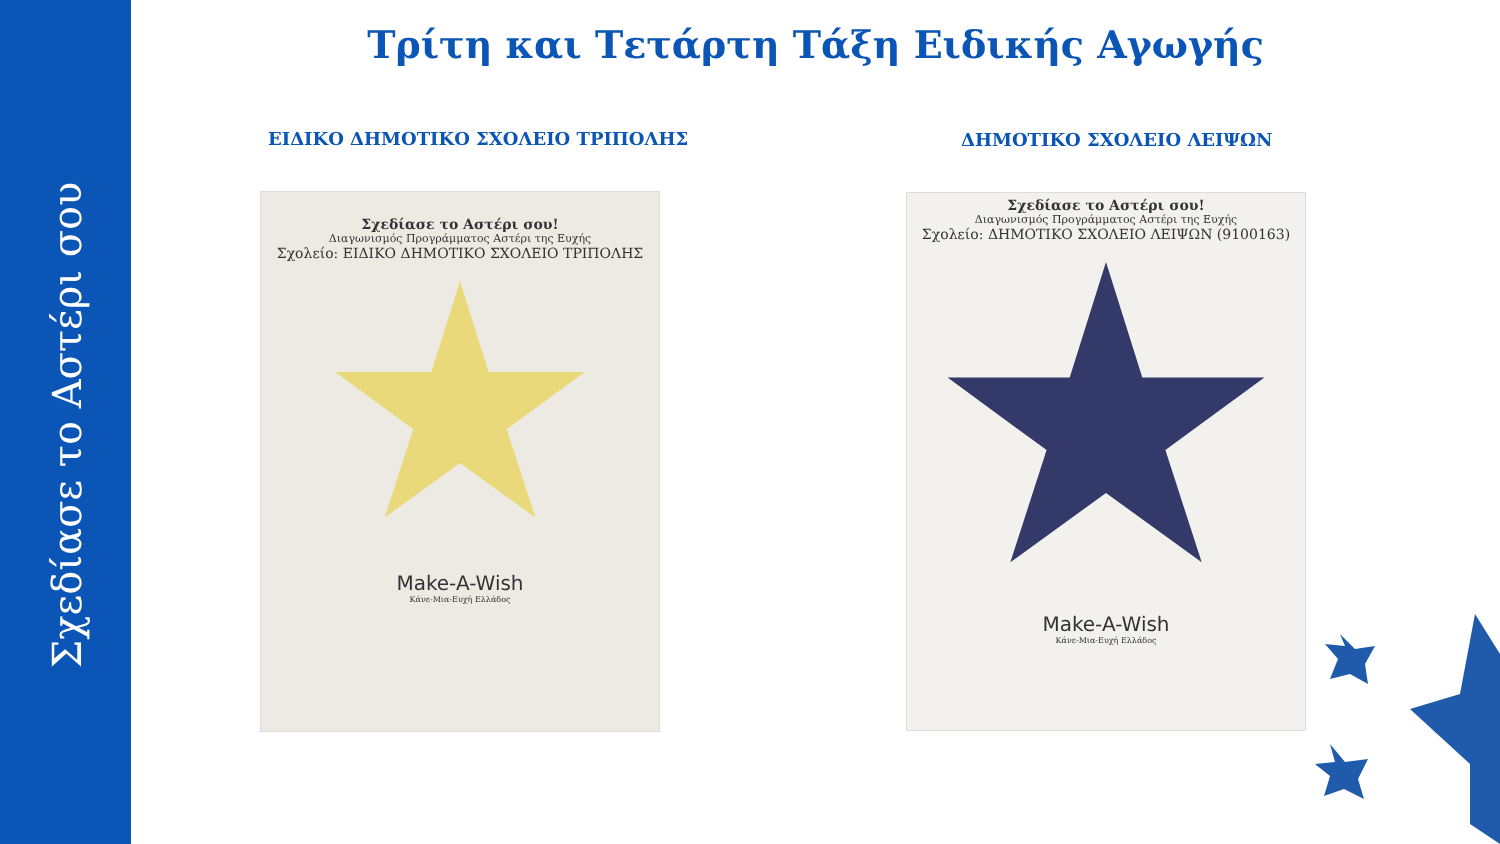Σχεδίασε το Αστέρι σου
Τρίτη και Τετάρτη Τάξη Ειδικής Αγωγής
ΕΙΔΙΚΟ ΔΗΜΟΤΙΚΟ ΣΧΟΛΕΙΟ ΤΡΙΠΟΛΗΣ
ΔΗΜΟΤΙΚΟ ΣΧΟΛΕΙΟ ΛΕΙΨΩΝ
Σχεδίασε το Αστέρι σου!
Διαγωνισμός Προγράμματος Αστέρι της Ευχής
Σχολείο: ΕΙΔΙΚΟ ΔΗΜΟΤΙΚΟ ΣΧΟΛΕΙΟ ΤΡΙΠΟΛΗΣ
Make-A-Wish
Κάνε-Μια-Ευχή Ελλάδος
Σχεδίασε το Αστέρι σου!
Διαγωνισμός Προγράμματος Αστέρι της Ευχής
Σχολείο: ΔΗΜΟΤΙΚΟ ΣΧΟΛΕΙΟ ΛΕΙΨΩΝ (9100163)
Make-A-Wish
Κάνε-Μια-Ευχή Ελλάδος